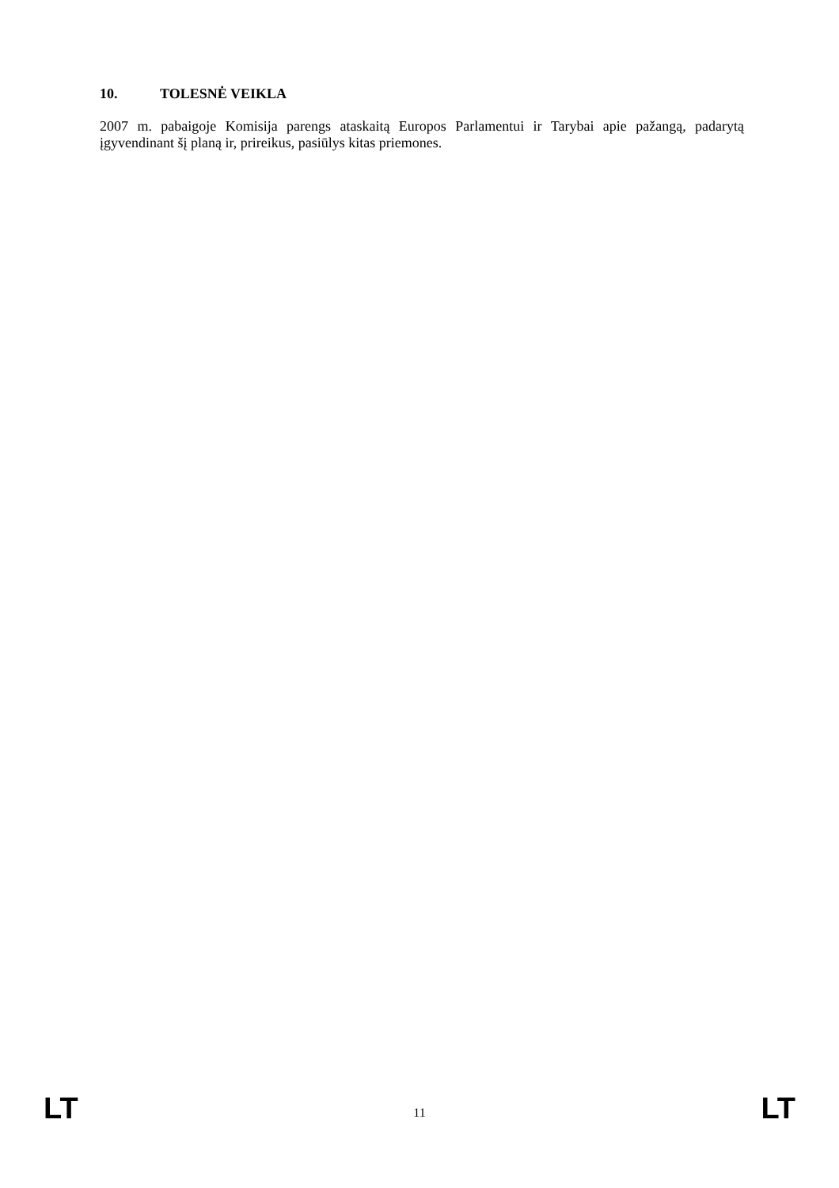10. TOLESNĖ VEIKLA
2007 m. pabaigoje Komisija parengs ataskaitą Europos Parlamentui ir Tarybai apie pažangą, padarytą įgyvendinant šį planą ir, prireikus, pasiūlys kitas priemones.
LT 11 LT